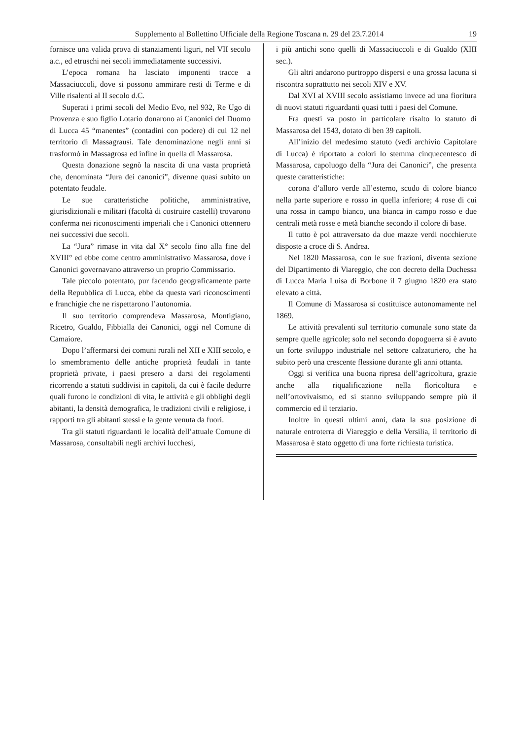Supplemento al Bollettino Ufficiale della Regione Toscana n. 29 del 23.7.2014 19
fornisce una valida prova di stanziamenti liguri, nel VII secolo a.c., ed etruschi nei secoli immediatamente successivi.
L’epoca romana ha lasciato imponenti tracce a Massaciuccoli, dove si possono ammirare resti di Terme e di Ville risalenti al II secolo d.C.
Superati i primi secoli del Medio Evo, nel 932, Re Ugo di Provenza e suo figlio Lotario donarono ai Canonici del Duomo di Lucca 45 “manentes” (contadini con podere) di cui 12 nel territorio di Massagrausi. Tale denominazione negli anni si trasformò in Massagrosa ed infine in quella di Massarosa.
Questa donazione segnò la nascita di una vasta proprietà che, denominata “Jura dei canonici”, divenne quasi subito un potentato feudale.
Le sue caratteristiche politiche, amministrative, giurisdizionali e militari (facoltà di costruire castelli) trovarono conferma nei riconoscimenti imperiali che i Canonici ottennero nei successivi due secoli.
La “Jura” rimase in vita dal X° secolo fino alla fine del XVIII° ed ebbe come centro amministrativo Massarosa, dove i Canonici governavano attraverso un proprio Commissario.
Tale piccolo potentato, pur facendo geograficamente parte della Repubblica di Lucca, ebbe da questa vari riconoscimenti e franchigie che ne rispettarono l’autonomia.
Il suo territorio comprendeva Massarosa, Montigiano, Ricetro, Gualdo, Fibbialla dei Canonici, oggi nel Comune di Camaiore.
Dopo l’affermarsi dei comuni rurali nel XII e XIII secolo, e lo smembramento delle antiche proprietà feudali in tante proprietà private, i paesi presero a darsi dei regolamenti ricorrendo a statuti suddivisi in capitoli, da cui è facile dedurre quali furono le condizioni di vita, le attività e gli obblighi degli abitanti, la densità demografica, le tradizioni civili e religiose, i rapporti tra gli abitanti stessi e la gente venuta da fuori.
Tra gli statuti riguardanti le località dell’attuale Comune di Massarosa, consultabili negli archivi lucchesi,
i più antichi sono quelli di Massaciuccoli e di Gualdo (XIII sec.).
Gli altri andarono purtroppo dispersi e una grossa lacuna si riscontra soprattutto nei secoli XIV e XV.
Dal XVI al XVIII secolo assistiamo invece ad una fioritura di nuovi statuti riguardanti quasi tutti i paesi del Comune.
Fra questi va posto in particolare risalto lo statuto di Massarosa del 1543, dotato di ben 39 capitoli.
All’inizio del medesimo statuto (vedi archivio Capitolare di Lucca) è riportato a colori lo stemma cinquecentesco di Massarosa, capoluogo della “Jura dei Canonici”, che presenta queste caratteristiche:
corona d’alloro verde all’esterno, scudo di colore bianco nella parte superiore e rosso in quella inferiore; 4 rose di cui una rossa in campo bianco, una bianca in campo rosso e due centrali metà rosse e metà bianche secondo il colore di base.
Il tutto è poi attraversato da due mazze verdi nocchierute disposte a croce di S. Andrea.
Nel 1820 Massarosa, con le sue frazioni, diventa sezione del Dipartimento di Viareggio, che con decreto della Duchessa di Lucca Maria Luisa di Borbone il 7 giugno 1820 era stato elevato a città.
Il Comune di Massarosa si costituisce autonomamente nel 1869.
Le attività prevalenti sul territorio comunale sono state da sempre quelle agricole; solo nel secondo dopoguerra si è avuto un forte sviluppo industriale nel settore calzaturiero, che ha subito però una crescente flessione durante gli anni ottanta.
Oggi si verifica una buona ripresa dell’agricoltura, grazie anche alla riqualificazione nella floricoltura e nell’ortovivaismo, ed si stanno sviluppando sempre più il commercio ed il terziario.
Inoltre in questi ultimi anni, data la sua posizione di naturale entroterra di Viareggio e della Versilia, il territorio di Massarosa è stato oggetto di una forte richiesta turistica.